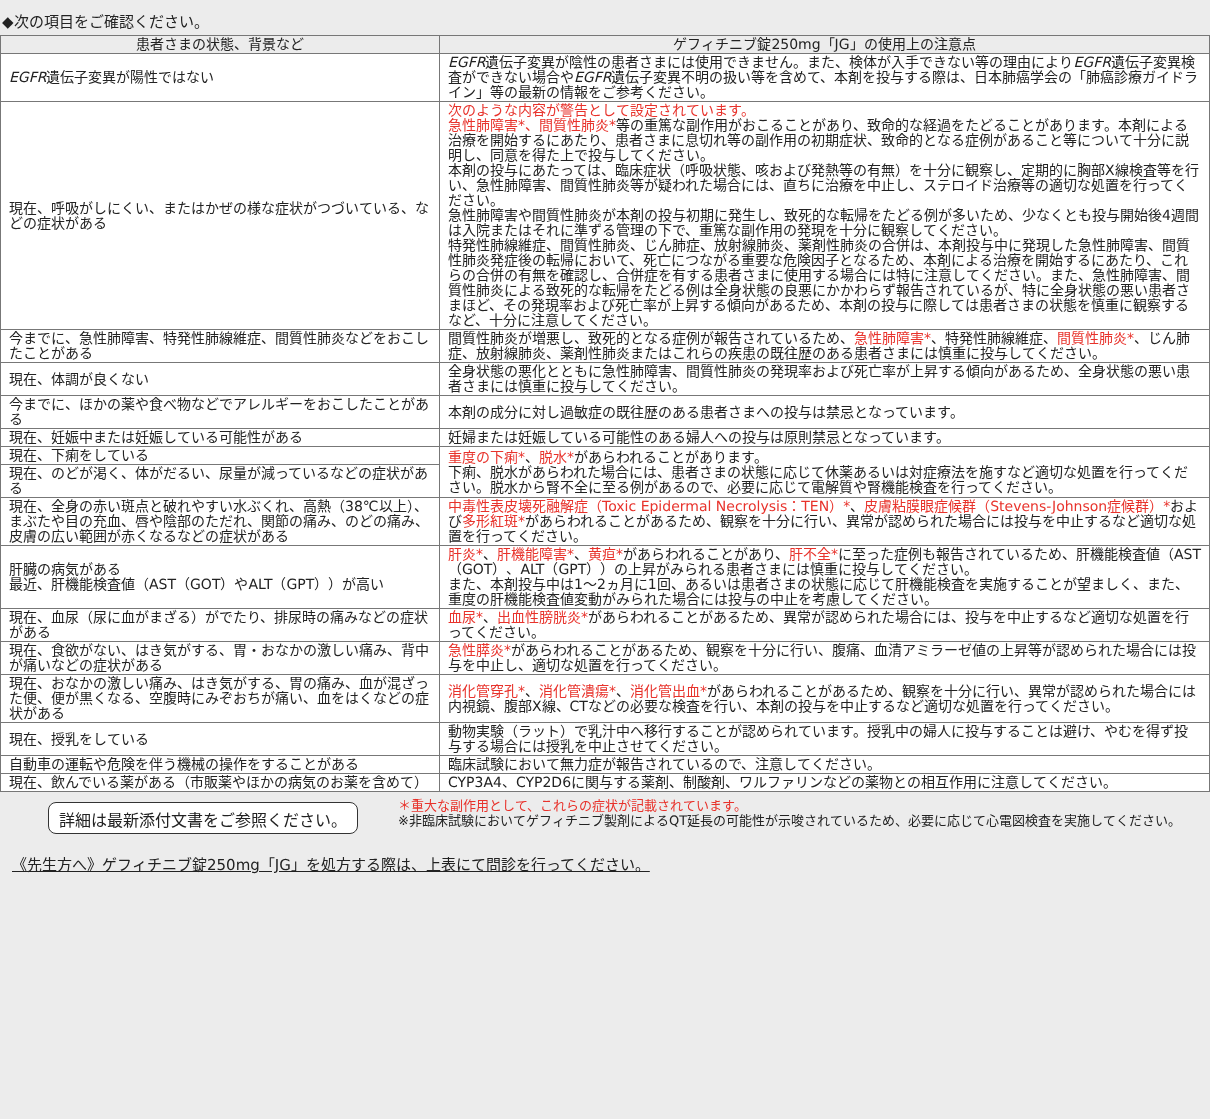◆次の項目をご確認ください。
| 患者さまの状態、背景など | ゲフィチニブ錠250mg「JG」の使用上の注意点 |
| --- | --- |
| EGFR 遺伝子変異が陽性ではない | EGFR 遺伝子変異が陰性の患者さまには使用できません。また、検体が入手できない等の理由により EGFR 遺伝子変異検査ができない場合や EGFR 遺伝子変異不明の扱い等を含めて、本剤を投与する際は、日本肺癌学会の「肺癌診療ガイドライン」等の最新の情報をご参考ください。 |
| 現在、呼吸がしにくい、またはかぜの様な症状がつづいている、などの症状がある | 次のような内容が警告として設定されています。 急性肺障害*、間質性肺炎* 等の重篤な副作用がおこることがあり、致命的な経過をたどることがあります。本剤による治療を開始するにあたり、患者さまに息切れ等の副作用の初期症状、致命的となる症例があること等について十分に説明し、同意を得た上で投与してください。 本剤の投与にあたっては、臨床症状（呼吸状態、咳および発熱等の有無）を十分に観察し、定期的に胸部X線検査等を行い、急性肺障害、間質性肺炎等が疑われた場合には、直ちに治療を中止し、ステロイド治療等の適切な処置を行ってください。 急性肺障害や間質性肺炎が本剤の投与初期に発生し、致死的な転帰をたどる例が多いため、少なくとも投与開始後4週間は入院またはそれに準ずる管理の下で、重篤な副作用の発現を十分に観察してください。 特発性肺線維症、間質性肺炎、じん肺症、放射線肺炎、薬剤性肺炎の合併は、本剤投与中に発現した急性肺障害、間質性肺炎発症後の転帰において、死亡につながる重要な危険因子となるため、本剤による治療を開始するにあたり、これらの合併の有無を確認し、合併症を有する患者さまに使用する場合には特に注意してください。また、急性肺障害、間質性肺炎による致死的な転帰をたどる例は全身状態の良悪にかかわらず報告されているが、特に全身状態の悪い患者さまほど、その発現率および死亡率が上昇する傾向があるため、本剤の投与に際しては患者さまの状態を慎重に観察するなど、十分に注意してください。 |
| 今までに、急性肺障害、特発性肺線維症、間質性肺炎などをおこしたことがある | 間質性肺炎が増悪し、致死的となる症例が報告されているため、 急性肺障害* 、特発性肺線維症、 間質性肺炎* 、じん肺症、放射線肺炎、薬剤性肺炎またはこれらの疾患の既往歴のある患者さまには慎重に投与してください。 |
| 現在、体調が良くない | 全身状態の悪化とともに急性肺障害、間質性肺炎の発現率および死亡率が上昇する傾向があるため、全身状態の悪い患者さまには慎重に投与してください。 |
| 今までに、ほかの薬や食べ物などでアレルギーをおこしたことがある | 本剤の成分に対し過敏症の既往歴のある患者さまへの投与は禁忌となっています。 |
| 現在、妊娠中または妊娠している可能性がある | 妊婦または妊娠している可能性のある婦人への投与は原則禁忌となっています。 |
| 現在、下痢をしている | 重度の下痢* 、 脱水* があらわれることがあります。 下痢、脱水があらわれた場合には、患者さまの状態に応じて休薬あるいは対症療法を施すなど適切な処置を行ってください。脱水から腎不全に至る例があるので、必要に応じて電解質や腎機能検査を行ってください。 |
| 現在、のどが渇く、体がだるい、尿量が減っているなどの症状がある | |
| 現在、全身の赤い斑点と破れやすい水ぶくれ、高熱（38℃以上）、まぶたや目の充血、唇や陰部のただれ、関節の痛み、のどの痛み、皮膚の広い範囲が赤くなるなどの症状がある | 中毒性表皮壊死融解症（Toxic Epidermal Necrolysis：TEN）* 、 皮膚粘膜眼症候群（Stevens-Johnson症候群）* および 多形紅斑* があらわれることがあるため、観察を十分に行い、異常が認められた場合には投与を中止するなど適切な処置を行ってください。 |
| 肝臓の病気がある 最近、肝機能検査値（AST（GOT）やALT（GPT））が高い | 肝炎* 、 肝機能障害* 、 黄疸* があらわれることがあり、 肝不全* に至った症例も報告されているため、肝機能検査値（AST（GOT）、ALT（GPT））の上昇がみられる患者さまには慎重に投与してください。 また、本剤投与中は1～2ヵ月に1回、あるいは患者さまの状態に応じて肝機能検査を実施することが望ましく、また、重度の肝機能検査値変動がみられた場合には投与の中止を考慮してください。 |
| 現在、血尿（尿に血がまざる）がでたり、排尿時の痛みなどの症状がある | 血尿* 、 出血性膀胱炎* があらわれることがあるため、異常が認められた場合には、投与を中止するなど適切な処置を行ってください。 |
| 現在、食欲がない、はき気がする、胃・おなかの激しい痛み、背中が痛いなどの症状がある | 急性膵炎* があらわれることがあるため、観察を十分に行い、腹痛、血清アミラーゼ値の上昇等が認められた場合には投与を中止し、適切な処置を行ってください。 |
| 現在、おなかの激しい痛み、はき気がする、胃の痛み、血が混ざった便、便が黒くなる、空腹時にみぞおちが痛い、血をはくなどの症状がある | 消化管穿孔* 、 消化管潰瘍* 、 消化管出血* があらわれることがあるため、観察を十分に行い、異常が認められた場合には内視鏡、腹部X線、CTなどの必要な検査を行い、本剤の投与を中止するなど適切な処置を行ってください。 |
| 現在、授乳をしている | 動物実験（ラット）で乳汁中へ移行することが認められています。授乳中の婦人に投与することは避け、やむを得ず投与する場合には授乳を中止させてください。 |
| 自動車の運転や危険を伴う機械の操作をすることがある | 臨床試験において無力症が報告されているので、注意してください。 |
| 現在、飲んでいる薬がある（市販薬やほかの病気のお薬を含めて） | CYP3A4、CYP2D6に関与する薬剤、制酸剤、ワルファリンなどの薬物との相互作用に注意してください。 |
詳細は最新添付文書をご参照ください。
＊重大な副作用として、これらの症状が記載されています。
※非臨床試験においてゲフィチニブ製剤によるQT延長の可能性が示唆されているため、必要に応じて心電図検査を実施してください。
《先生方へ》ゲフィチニブ錠250mg「JG」を処方する際は、上表にて問診を行ってください。